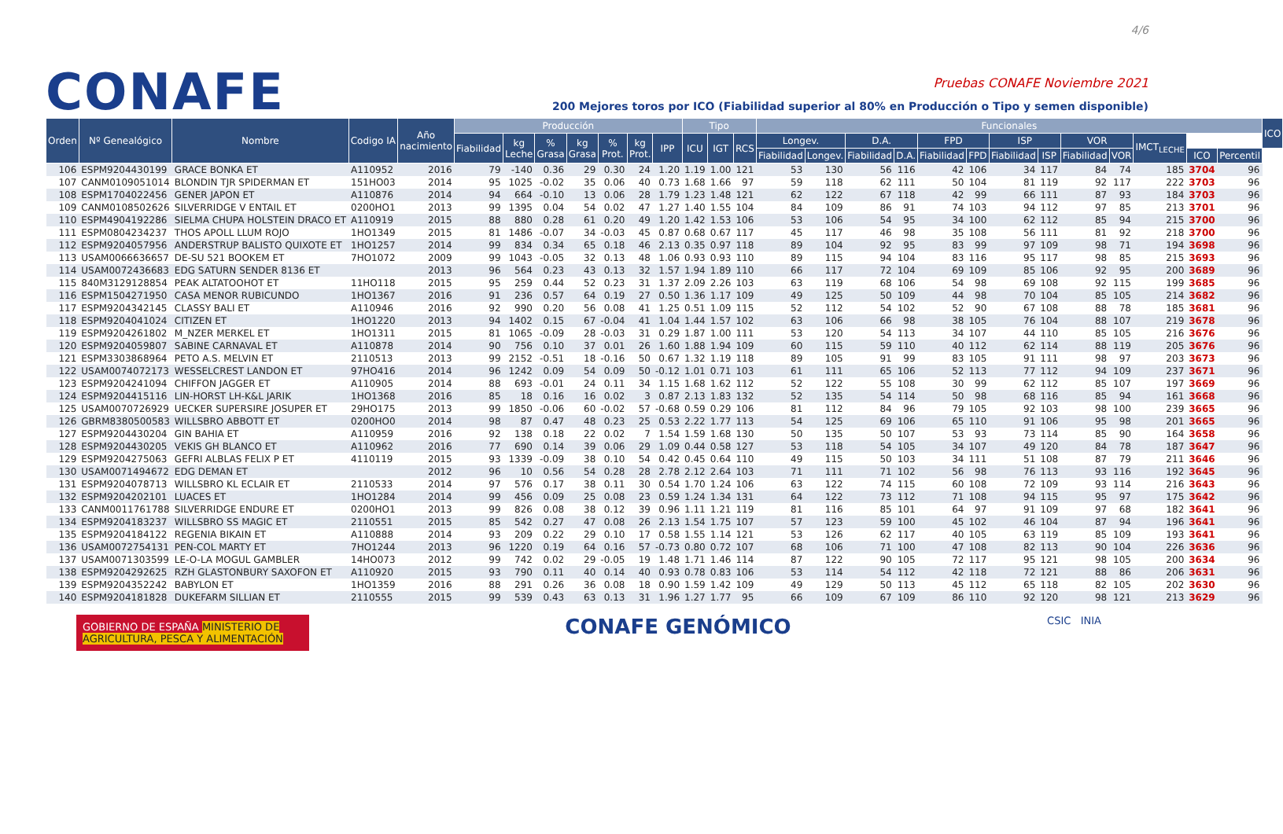CONAFE
4/6
Pruebas CONAFE Noviembre 2021
200 Mejores toros por ICO (Fiabilidad superior al 80% en Producción o Tipo y semen disponible)
| Orden | Nº Genealógico | Nombre | Codigo IA | Año nacimiento | Producción | | | | | | | Tipo | | | Funcionales | | | | | | | | | | | | | ICO |
| --- | --- | --- | --- | --- | --- | --- | --- | --- | --- | --- | --- | --- | --- | --- | --- | --- | --- | --- | --- | --- | --- | --- | --- | --- | --- | --- | --- | --- |
| | | | | | Fiabilidad | kg Leche | % Grasa | kg Grasa | % Prot. | kg Prot. | IPP | ICU | IGT | RCS | Longev. | | D.A. | | FPD | | ISP | | VOR | | IMCT<sub>LECHE</sub> | | | |
| | | | | | | | | | | | | | | | Fiabilidad | Longev. | Fiabilidad | D.A. | Fiabilidad | FPD | Fiabilidad | ISP | Fiabilidad | VOR | | ICO | Percentil | |
| 106 | ESPM9204430199 | GRACE BONKA ET | A110952 | 2016 | 79 | -140 | 0.36 | 29 | 0.30 | 24 | 1.20 | 1.19 | 1.00 | 121 | 53 | 130 | 56 | 116 | 42 | 106 | 34 | 117 | 84 | 74 | 185 | 3704 | 96 | |
| 107 | CANM0109051014 | BLONDIN TJR SPIDERMAN ET | 151HO03 | 2014 | 95 | 1025 | -0.02 | 35 | 0.06 | 40 | 0.73 | 1.68 | 1.66 | 97 | 59 | 118 | 62 | 111 | 50 | 104 | 81 | 119 | 92 | 117 | 222 | 3703 | 96 | |
| 108 | ESPM1704022456 | GENER JAPON ET | A110876 | 2014 | 94 | 664 | -0.10 | 13 | 0.06 | 28 | 1.79 | 1.23 | 1.48 | 121 | 62 | 122 | 67 | 118 | 42 | 99 | 66 | 111 | 87 | 93 | 184 | 3703 | 96 | |
| 109 | CANM0108502626 | SILVERRIDGE V ENTAIL ET | 0200HO1 | 2013 | 99 | 1395 | 0.04 | 54 | 0.02 | 47 | 1.27 | 1.40 | 1.55 | 104 | 84 | 109 | 86 | 91 | 74 | 103 | 94 | 112 | 97 | 85 | 213 | 3701 | 96 | |
| 110 | ESPM4904192286 | SIELMA CHUPA HOLSTEIN DRACO ET | A110919 | 2015 | 88 | 880 | 0.28 | 61 | 0.20 | 49 | 1.20 | 1.42 | 1.53 | 106 | 53 | 106 | 54 | 95 | 34 | 100 | 62 | 112 | 85 | 94 | 215 | 3700 | 96 | |
| 111 | ESPM0804234237 | THOS APOLL LLUM ROJO | 1HO1349 | 2015 | 81 | 1486 | -0.07 | 34 | -0.03 | 45 | 0.87 | 0.68 | 0.67 | 117 | 45 | 117 | 46 | 98 | 35 | 108 | 56 | 111 | 81 | 92 | 218 | 3700 | 96 | |
| 112 | ESPM9204057956 | ANDERSTRUP BALISTO QUIXOTE ET | 1HO1257 | 2014 | 99 | 834 | 0.34 | 65 | 0.18 | 46 | 2.13 | 0.35 | 0.97 | 118 | 89 | 104 | 92 | 95 | 83 | 99 | 97 | 109 | 98 | 71 | 194 | 3698 | 96 | |
| 113 | USAM0066636657 | DE-SU 521 BOOKEM ET | 7HO1072 | 2009 | 99 | 1043 | -0.05 | 32 | 0.13 | 48 | 1.06 | 0.93 | 0.93 | 110 | 89 | 115 | 94 | 104 | 83 | 116 | 95 | 117 | 98 | 85 | 215 | 3693 | 96 | |
| 114 | USAM0072436683 | EDG SATURN SENDER 8136 ET | | 2013 | 96 | 564 | 0.23 | 43 | 0.13 | 32 | 1.57 | 1.94 | 1.89 | 110 | 66 | 117 | 72 | 104 | 69 | 109 | 85 | 106 | 92 | 95 | 200 | 3689 | 96 | |
| 115 | 840M3129128854 | PEAK ALTATOOHOT ET | 11HO118 | 2015 | 95 | 259 | 0.44 | 52 | 0.23 | 31 | 1.37 | 2.09 | 2.26 | 103 | 63 | 119 | 68 | 106 | 54 | 98 | 69 | 108 | 92 | 115 | 199 | 3685 | 96 | |
| 116 | ESPM1504271950 | CASA MENOR RUBICUNDO | 1HO1367 | 2016 | 91 | 236 | 0.57 | 64 | 0.19 | 27 | 0.50 | 1.36 | 1.17 | 109 | 49 | 125 | 50 | 109 | 44 | 98 | 70 | 104 | 85 | 105 | 214 | 3682 | 96 | |
| 117 | ESPM9204342145 | CLASSY BALI ET | A110946 | 2016 | 92 | 990 | 0.20 | 56 | 0.08 | 41 | 1.25 | 0.51 | 1.09 | 115 | 52 | 112 | 54 | 102 | 52 | 90 | 67 | 108 | 88 | 78 | 185 | 3681 | 96 | |
| 118 | ESPM9204041024 | CITIZEN ET | 1HO1220 | 2013 | 94 | 1402 | 0.15 | 67 | -0.04 | 41 | 1.04 | 1.44 | 1.57 | 102 | 63 | 106 | 66 | 98 | 38 | 105 | 76 | 104 | 88 | 107 | 219 | 3678 | 96 | |
| 119 | ESPM9204261802 | M_NZER MERKEL ET | 1HO1311 | 2015 | 81 | 1065 | -0.09 | 28 | -0.03 | 31 | 0.29 | 1.87 | 1.00 | 111 | 53 | 120 | 54 | 113 | 34 | 107 | 44 | 110 | 85 | 105 | 216 | 3676 | 96 | |
| 120 | ESPM9204059807 | SABINE CARNAVAL ET | A110878 | 2014 | 90 | 756 | 0.10 | 37 | 0.01 | 26 | 1.60 | 1.88 | 1.94 | 109 | 60 | 115 | 59 | 110 | 40 | 112 | 62 | 114 | 88 | 119 | 205 | 3676 | 96 | |
| 121 | ESPM3303868964 | PETO A.S. MELVIN ET | 2110513 | 2013 | 99 | 2152 | -0.51 | 18 | -0.16 | 50 | 0.67 | 1.32 | 1.19 | 118 | 89 | 105 | 91 | 99 | 83 | 105 | 91 | 111 | 98 | 97 | 203 | 3673 | 96 | |
| 122 | USAM0074072173 | WESSELCREST LANDON ET | 97HO416 | 2014 | 96 | 1242 | 0.09 | 54 | 0.09 | 50 | -0.12 | 1.01 | 0.71 | 103 | 61 | 111 | 65 | 106 | 52 | 113 | 77 | 112 | 94 | 109 | 237 | 3671 | 96 | |
| 123 | ESPM9204241094 | CHIFFON JAGGER ET | A110905 | 2014 | 88 | 693 | -0.01 | 24 | 0.11 | 34 | 1.15 | 1.68 | 1.62 | 112 | 52 | 122 | 55 | 108 | 30 | 99 | 62 | 112 | 85 | 107 | 197 | 3669 | 96 | |
| 124 | ESPM9204415116 | LIN-HORST LH-K&L JARIK | 1HO1368 | 2016 | 85 | 18 | 0.16 | 16 | 0.02 | 3 | 0.87 | 2.13 | 1.83 | 132 | 52 | 135 | 54 | 114 | 50 | 98 | 68 | 116 | 85 | 94 | 161 | 3668 | 96 | |
| 125 | USAM0070726929 | UECKER SUPERSIRE JOSUPER ET | 29HO175 | 2013 | 99 | 1850 | -0.06 | 60 | -0.02 | 57 | -0.68 | 0.59 | 0.29 | 106 | 81 | 112 | 84 | 96 | 79 | 105 | 92 | 103 | 98 | 100 | 239 | 3665 | 96 | |
| 126 | GBRM8380500583 | WILLSBRO ABBOTT ET | 0200HO0 | 2014 | 98 | 87 | 0.47 | 48 | 0.23 | 25 | 0.53 | 2.22 | 1.77 | 113 | 54 | 125 | 69 | 106 | 65 | 110 | 91 | 106 | 95 | 98 | 201 | 3665 | 96 | |
| 127 | ESPM9204430204 | GIN BAHIA ET | A110959 | 2016 | 92 | 138 | 0.18 | 22 | 0.02 | 7 | 1.54 | 1.59 | 1.68 | 130 | 50 | 135 | 50 | 107 | 53 | 93 | 73 | 114 | 85 | 90 | 164 | 3658 | 96 | |
| 128 | ESPM9204430205 | VEKIS GH BLANCO ET | A110962 | 2016 | 77 | 690 | 0.14 | 39 | 0.06 | 29 | 1.09 | 0.44 | 0.58 | 127 | 53 | 118 | 54 | 105 | 34 | 107 | 49 | 120 | 84 | 78 | 187 | 3647 | 96 | |
| 129 | ESPM9204275063 | GEFRI ALBLAS FELIX P ET | 4110119 | 2015 | 93 | 1339 | -0.09 | 38 | 0.10 | 54 | 0.42 | 0.45 | 0.64 | 110 | 49 | 115 | 50 | 103 | 34 | 111 | 51 | 108 | 87 | 79 | 211 | 3646 | 96 | |
| 130 | USAM0071494672 | EDG DEMAN ET | | 2012 | 96 | 10 | 0.56 | 54 | 0.28 | 28 | 2.78 | 2.12 | 2.64 | 103 | 71 | 111 | 71 | 102 | 56 | 98 | 76 | 113 | 93 | 116 | 192 | 3645 | 96 | |
| 131 | ESPM9204078713 | WILLSBRO KL ECLAIR ET | 2110533 | 2014 | 97 | 576 | 0.17 | 38 | 0.11 | 30 | 0.54 | 1.70 | 1.24 | 106 | 63 | 122 | 74 | 115 | 60 | 108 | 72 | 109 | 93 | 114 | 216 | 3643 | 96 | |
| 132 | ESPM9204202101 | LUACES ET | 1HO1284 | 2014 | 99 | 456 | 0.09 | 25 | 0.08 | 23 | 0.59 | 1.24 | 1.34 | 131 | 64 | 122 | 73 | 112 | 71 | 108 | 94 | 115 | 95 | 97 | 175 | 3642 | 96 | |
| 133 | CANM0011761788 | SILVERRIDGE ENDURE ET | 0200HO1 | 2013 | 99 | 826 | 0.08 | 38 | 0.12 | 39 | 0.96 | 1.11 | 1.21 | 119 | 81 | 116 | 85 | 101 | 64 | 97 | 91 | 109 | 97 | 68 | 182 | 3641 | 96 | |
| 134 | ESPM9204183237 | WILLSBRO SS MAGIC ET | 2110551 | 2015 | 85 | 542 | 0.27 | 47 | 0.08 | 26 | 2.13 | 1.54 | 1.75 | 107 | 57 | 123 | 59 | 100 | 45 | 102 | 46 | 104 | 87 | 94 | 196 | 3641 | 96 | |
| 135 | ESPM9204184122 | REGENIA BIKAIN ET | A110888 | 2014 | 93 | 209 | 0.22 | 29 | 0.10 | 17 | 0.58 | 1.55 | 1.14 | 121 | 53 | 126 | 62 | 117 | 40 | 105 | 63 | 119 | 85 | 109 | 193 | 3641 | 96 | |
| 136 | USAM0072754131 | PEN-COL MARTY ET | 7HO1244 | 2013 | 96 | 1220 | 0.19 | 64 | 0.16 | 57 | -0.73 | 0.80 | 0.72 | 107 | 68 | 106 | 71 | 100 | 47 | 108 | 82 | 113 | 90 | 104 | 226 | 3636 | 96 | |
| 137 | USAM0071303599 | LE-O-LA MOGUL GAMBLER | 14HO073 | 2012 | 99 | 742 | 0.02 | 29 | -0.05 | 19 | 1.48 | 1.71 | 1.46 | 114 | 87 | 122 | 90 | 105 | 72 | 117 | 95 | 121 | 98 | 105 | 200 | 3634 | 96 | |
| 138 | ESPM9204292625 | RZH GLASTONBURY SAXOFON ET | A110920 | 2015 | 93 | 790 | 0.11 | 40 | 0.14 | 40 | 0.93 | 0.78 | 0.83 | 106 | 53 | 114 | 54 | 112 | 42 | 118 | 72 | 121 | 88 | 86 | 206 | 3631 | 96 | |
| 139 | ESPM9204352242 | BABYLON ET | 1HO1359 | 2016 | 88 | 291 | 0.26 | 36 | 0.08 | 18 | 0.90 | 1.59 | 1.42 | 109 | 49 | 129 | 50 | 113 | 45 | 112 | 65 | 118 | 82 | 105 | 202 | 3630 | 96 | |
| 140 | ESPM9204181828 | DUKEFARM SILLIAN ET | 2110555 | 2015 | 99 | 539 | 0.43 | 63 | 0.13 | 31 | 1.96 | 1.27 | 1.77 | 95 | 66 | 109 | 67 | 109 | 86 | 110 | 92 | 120 | 98 | 121 | 213 | 3629 | 96 | |
GOBIERNO DE ESPAÑA MINISTERIO DE AGRICULTURA, PESCA Y ALIMENTACIÓN
CONAFE GENÓMICO
CSIC INIA